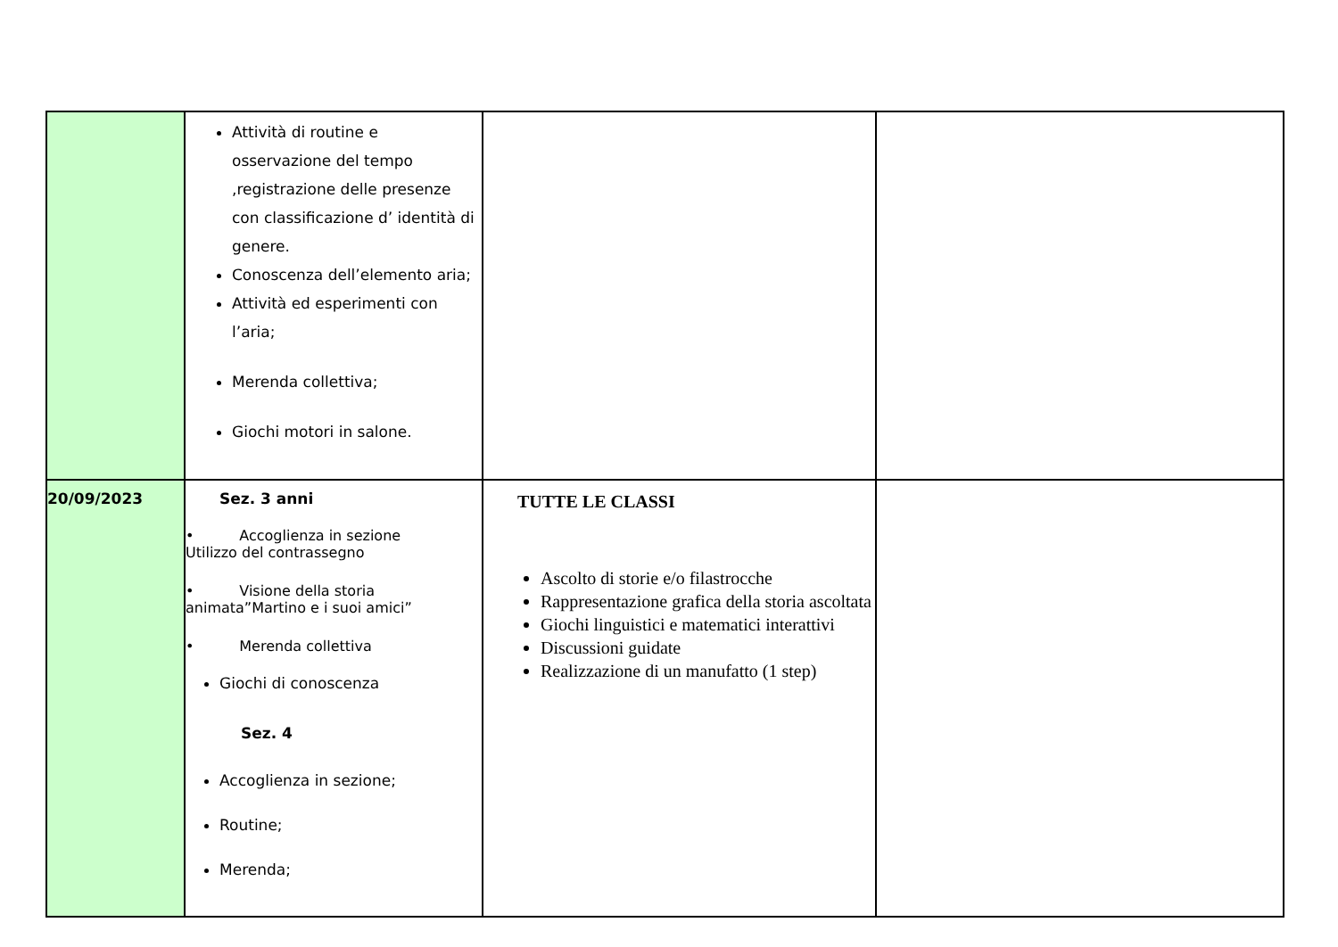| | Attività di routine e osservazione del tempo ,registrazione delle presenze con classificazione d’ identità di genere. Conoscenza dell’elemento aria; Attività ed esperimenti con l’aria; Merenda collettiva; Giochi motori in salone. | | |
| 20/09/2023 | Sez. 3 anni • Accoglienza in sezione Utilizzo del contrassegno • Visione della storia animata”Martino e i suoi amici” • Merenda collettiva Giochi di conoscenza Sez. 4 Accoglienza in sezione; Routine; Merenda; | TUTTE LE CLASSI Ascolto di storie e/o filastrocche Rappresentazione grafica della storia ascoltata Giochi linguistici e matematici interattivi Discussioni guidate Realizzazione di un manufatto (1 step) | |